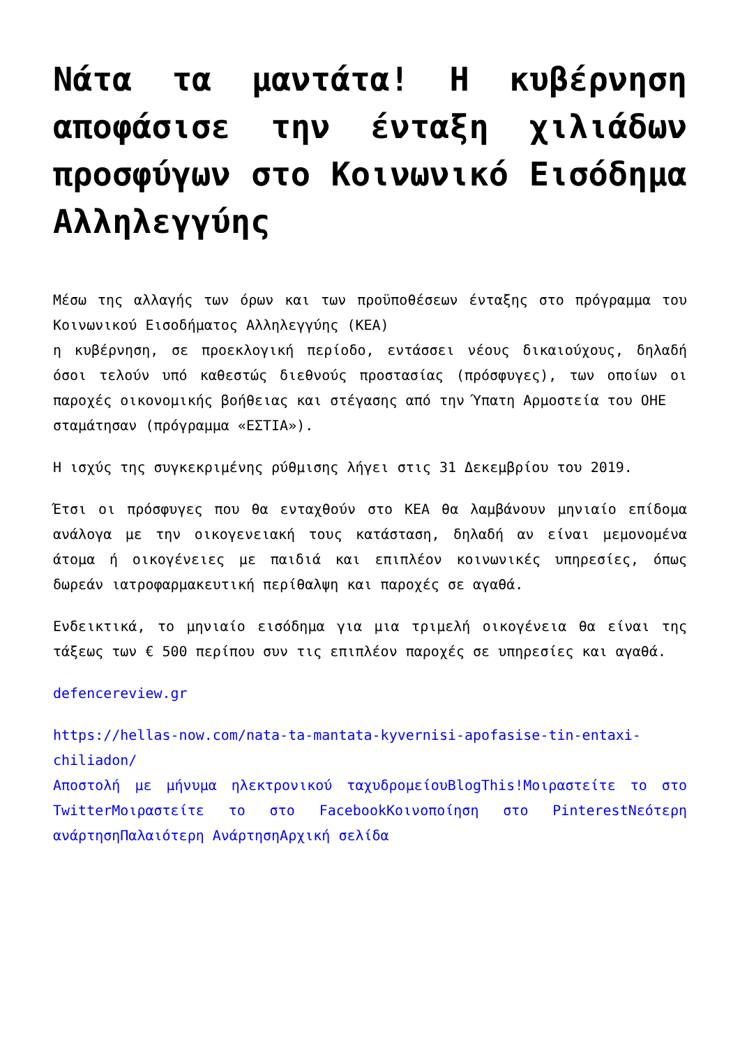Νάτα τα μαντάτα! Η κυβέρνηση αποφάσισε την ένταξη χιλιάδων προσφύγων στο Κοινωνικό Εισόδημα Αλληλεγγύης
Μέσω της αλλαγής των όρων και των προϋποθέσεων ένταξης στο πρόγραμμα του Κοινωνικού Εισοδήματος Αλληλεγγύης (ΚΕΑ)
η κυβέρνηση, σε προεκλογική περίοδο, εντάσσει νέους δικαιούχους, δηλαδή όσοι τελούν υπό καθεστώς διεθνούς προστασίας (πρόσφυγες), των οποίων οι παροχές οικονομικής βοήθειας και στέγασης από την Ύπατη Αρμοστεία του ΟΗΕ
σταμάτησαν (πρόγραμμα «ΕΣΤΙΑ»).
Η ισχύς της συγκεκριμένης ρύθμισης λήγει στις 31 Δεκεμβρίου του 2019.
Έτσι οι πρόσφυγες που θα ενταχθούν στο ΚΕΑ θα λαμβάνουν μηνιαίο επίδομα ανάλογα με την οικογενειακή τους κατάσταση, δηλαδή αν είναι μεμονομένα άτομα ή οικογένειες με παιδιά και επιπλέον κοινωνικές υπηρεσίες, όπως δωρεάν ιατροφαρμακευτική περίθαλψη και παροχές σε αγαθά.
Ενδεικτικά, το μηνιαίο εισόδημα για μια τριμελή οικογένεια θα είναι της τάξεως των € 500 περίπου συν τις επιπλέον παροχές σε υπηρεσίες και αγαθά.
defencereview.gr
https://hellas-now.com/nata-ta-mantata-kyvernisi-apofasise-tin-entaxi-chiliadon/
Αποστολή με μήνυμα ηλεκτρονικού ταχυδρομείου BlogThis!Μοιραστείτε το στο Twitter Μοιραστείτε το στο Facebook Κοινοποίηση στο Pinterest Νεότερη ανάρτηση Παλαιότερη Ανάρτηση Αρχική σελίδα